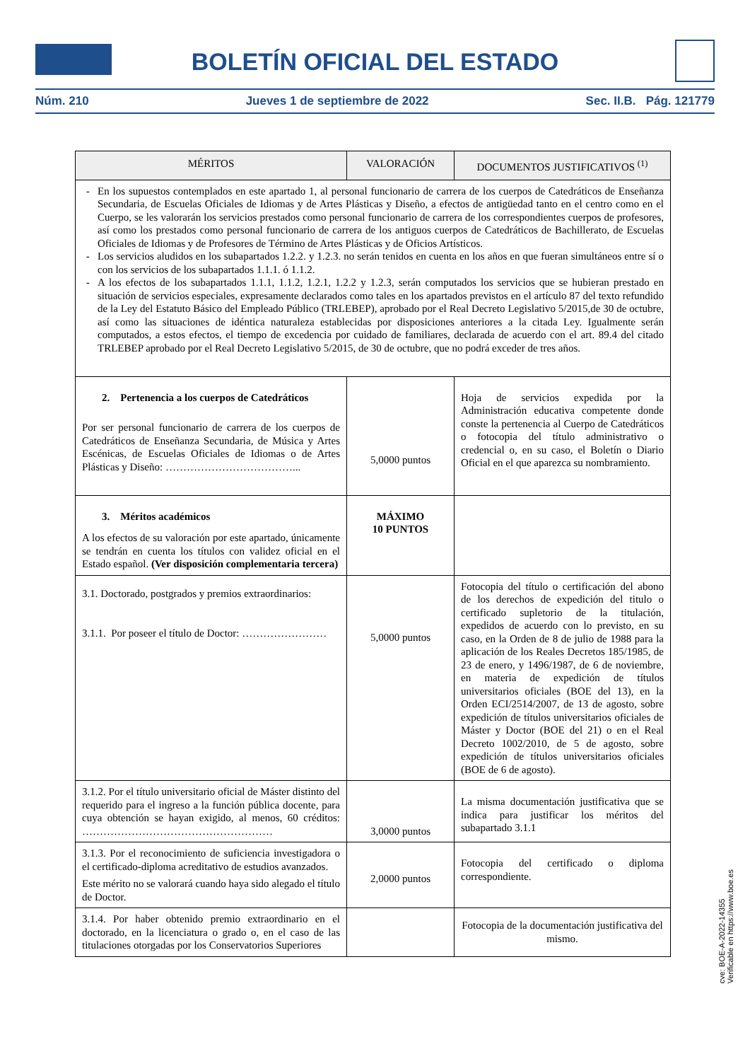BOLETÍN OFICIAL DEL ESTADO
Núm. 210 Jueves 1 de septiembre de 2022 Sec. II.B. Pág. 121779
| MÉRITOS | VALORACIÓN | DOCUMENTOS JUSTIFICATIVOS <sup>(1)</sup> |
| --- | --- | --- |
| En los supuestos contemplados en este apartado 1, al personal funcionario de carrera de los cuerpos de Catedráticos de Enseñanza Secundaria, de Escuelas Oficiales de Idiomas y de Artes Plásticas y Diseño, a efectos de antigüedad tanto en el centro como en el Cuerpo, se les valorarán los servicios prestados como personal funcionario de carrera de los correspondientes cuerpos de profesores, así como los prestados como personal funcionario de carrera de los antiguos cuerpos de Catedráticos de Bachillerato, de Escuelas Oficiales de Idiomas y de Profesores de Término de Artes Plásticas y de Oficios Artísticos. Los servicios aludidos en los subapartados 1.2.2. y 1.2.3. no serán tenidos en cuenta en los años en que fueran simultáneos entre sí o con los servicios de los subapartados 1.1.1. ó 1.1.2. A los efectos de los subapartados 1.1.1, 1.1.2, 1.2.1, 1.2.2 y 1.2.3, serán computados los servicios que se hubieran prestado en situación de servicios especiales, expresamente declarados como tales en los apartados previstos en el artículo 87 del texto refundido de la Ley del Estatuto Básico del Empleado Público (TRLEBEP), aprobado por el Real Decreto Legislativo 5/2015,de 30 de octubre, así como las situaciones de idéntica naturaleza establecidas por disposiciones anteriores a la citada Ley. Igualmente serán computados, a estos efectos, el tiempo de excedencia por cuidado de familiares, declarada de acuerdo con el art. 89.4 del citado TRLEBEP aprobado por el Real Decreto Legislativo 5/2015, de 30 de octubre, que no podrá exceder de tres años. | | |
| 2. Pertenencia a los cuerpos de Catedráticos Por ser personal funcionario de carrera de los cuerpos de Catedráticos de Enseñanza Secundaria, de Música y Artes Escénicas, de Escuelas Oficiales de Idiomas o de Artes Plásticas y Diseño: ………………………………... | 5,0000 puntos | Hoja de servicios expedida por la Administración educativa competente donde conste la pertenencia al Cuerpo de Catedráticos o fotocopia del título administrativo o credencial o, en su caso, el Boletín o Diario Oficial en el que aparezca su nombramiento. |
| 3. Méritos académicos A los efectos de su valoración por este apartado, únicamente se tendrán en cuenta los títulos con validez oficial en el Estado español. (Ver disposición complementaria tercera) | MÁXIMO 10 PUNTOS | |
| 3.1. Doctorado, postgrados y premios extraordinarios: 3.1.1. Por poseer el título de Doctor: …………………… | 5,0000 puntos | Fotocopia del título o certificación del abono de los derechos de expedición del titulo o certificado supletorio de la titulación, expedidos de acuerdo con lo previsto, en su caso, en la Orden de 8 de julio de 1988 para la aplicación de los Reales Decretos 185/1985, de 23 de enero, y 1496/1987, de 6 de noviembre, en materia de expedición de títulos universitarios oficiales (BOE del 13), en la Orden ECI/2514/2007, de 13 de agosto, sobre expedición de títulos universitarios oficiales de Máster y Doctor (BOE del 21) o en el Real Decreto 1002/2010, de 5 de agosto, sobre expedición de títulos universitarios oficiales (BOE de 6 de agosto). |
| 3.1.2. Por el título universitario oficial de Máster distinto del requerido para el ingreso a la función pública docente, para cuya obtención se hayan exigido, al menos, 60 créditos: ……………………………………………… | 3,0000 puntos | La misma documentación justificativa que se indica para justificar los méritos del subapartado 3.1.1 |
| 3.1.3. Por el reconocimiento de suficiencia investigadora o el certificado-diploma acreditativo de estudios avanzados. Este mérito no se valorará cuando haya sido alegado el título de Doctor. | 2,0000 puntos | Fotocopia del certificado o diploma correspondiente. |
| 3.1.4. Por haber obtenido premio extraordinario en el doctorado, en la licenciatura o grado o, en el caso de las titulaciones otorgadas por los Conservatorios Superiores | | Fotocopia de la documentación justificativa del mismo. |
cve: BOE-A-2022-14355
Verificable en https://www.boe.es